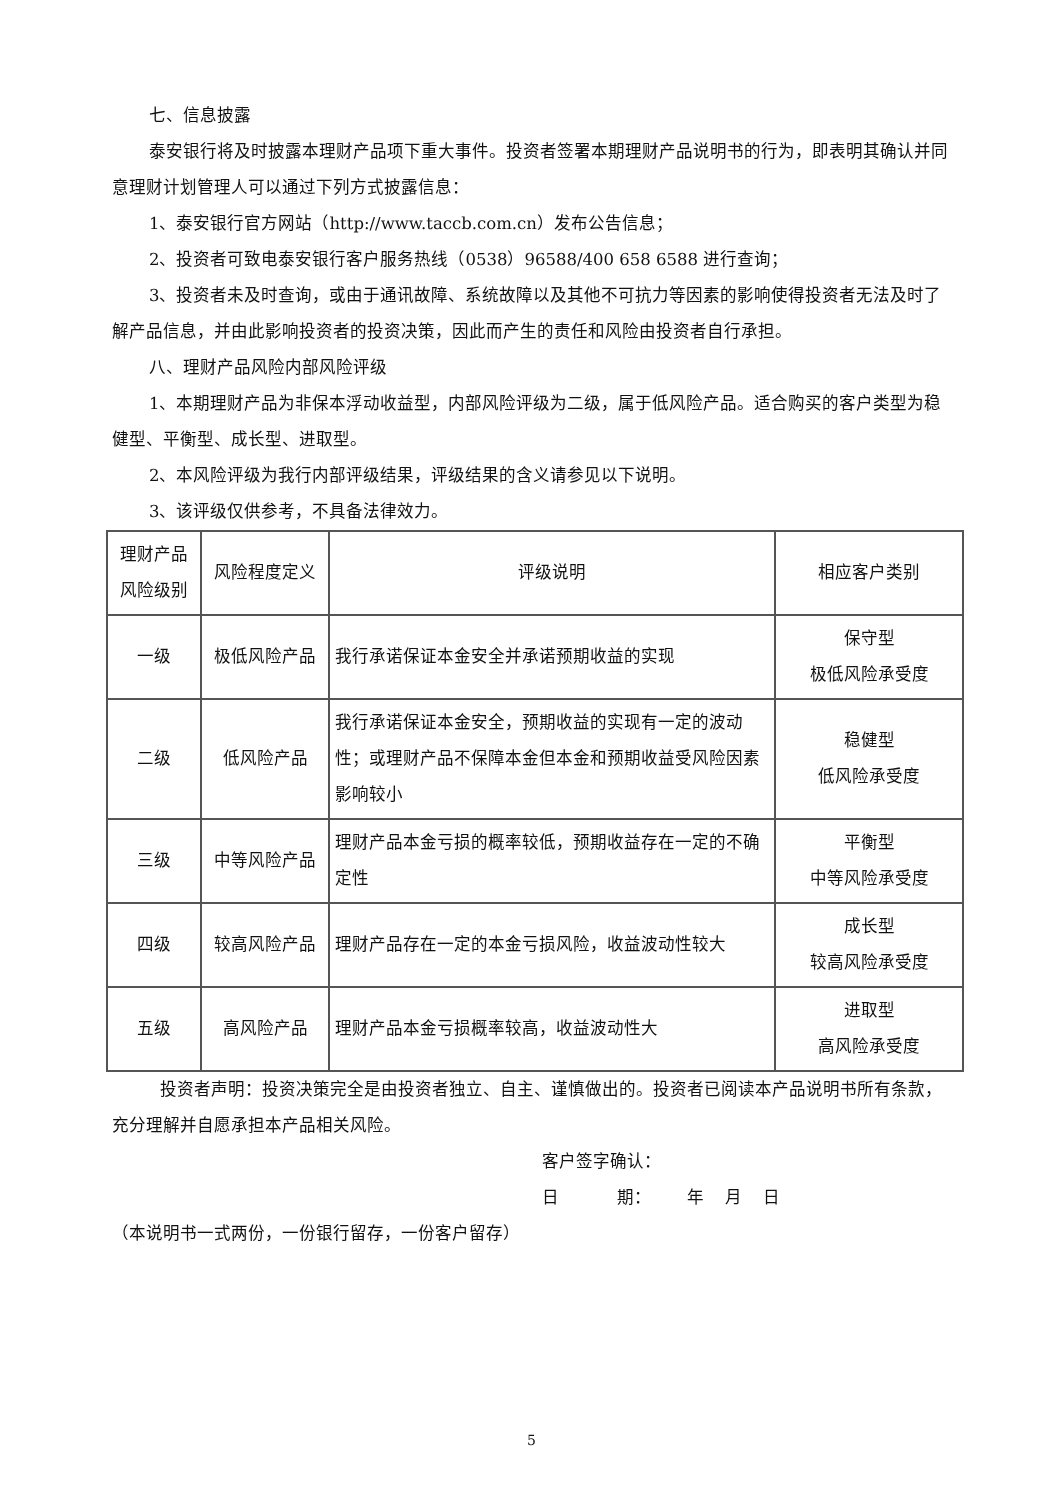七、信息披露
泰安银行将及时披露本理财产品项下重大事件。投资者签署本期理财产品说明书的行为，即表明其确认并同意理财计划管理人可以通过下列方式披露信息：
1、泰安银行官方网站（http://www.taccb.com.cn）发布公告信息；
2、投资者可致电泰安银行客户服务热线（0538）96588/400 658 6588 进行查询；
3、投资者未及时查询，或由于通讯故障、系统故障以及其他不可抗力等因素的影响使得投资者无法及时了解产品信息，并由此影响投资者的投资决策，因此而产生的责任和风险由投资者自行承担。
八、理财产品风险内部风险评级
1、本期理财产品为非保本浮动收益型，内部风险评级为二级，属于低风险产品。适合购买的客户类型为稳健型、平衡型、成长型、进取型。
2、本风险评级为我行内部评级结果，评级结果的含义请参见以下说明。
3、该评级仅供参考，不具备法律效力。
| 理财产品 风险级别 | 风险程度定义 | 评级说明 | 相应客户类别 |
| 一级 | 极低风险产品 | 我行承诺保证本金安全并承诺预期收益的实现 | 保守型 极低风险承受度 |
| 二级 | 低风险产品 | 我行承诺保证本金安全，预期收益的实现有一定的波动性；或理财产品不保障本金但本金和预期收益受风险因素影响较小 | 稳健型 低风险承受度 |
| 三级 | 中等风险产品 | 理财产品本金亏损的概率较低，预期收益存在一定的不确定性 | 平衡型 中等风险承受度 |
| 四级 | 较高风险产品 | 理财产品存在一定的本金亏损风险，收益波动性较大 | 成长型 较高风险承受度 |
| 五级 | 高风险产品 | 理财产品本金亏损概率较高，收益波动性大 | 进取型 高风险承受度 |
投资者声明：投资决策完全是由投资者独立、自主、谨慎做出的。投资者已阅读本产品说明书所有条款，充分理解并自愿承担本产品相关风险。
客户签字确认：
日 期： 年 月 日
（本说明书一式两份，一份银行留存，一份客户留存）
5